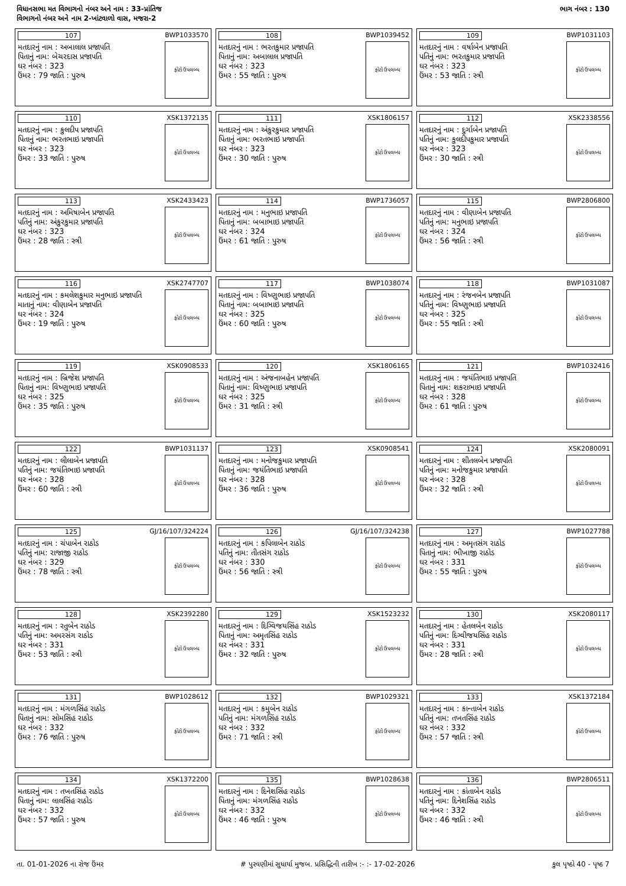વિધાનસભા મત વિભાગનો નંબર અને નામ : 33-પ્રાંતિજ
વિભાગનો નંબર અને નામ 2-ખાંટવાળો વાસ, મજરા-2
ભાગ નંબર : 130
107 BWP1033570
મતદારનું નામ : અબાલાલ પ્રજાપતિ
પિતાનું નામ: બેચરદાસ પ્રજાપતિ
ઘર નંબર : 323
ઉંમર : 79 જાતિ : પુરુષ
ફોટો ઉપલબ્ધ
108 BWP1039452
મતદારનું નામ : ભરતકુમાર પ્રજાપતિ
પિતાનું નામ: અબાલાલ પ્રજાપતિ
ઘર નંબર : 323
ઉંમર : 55 જાતિ : પુરુષ
ફોટો ઉપલબ્ધ
109 BWP1031103
મતદારનું નામ : વર્ષાબેન પ્રજાપતિ
પતિનું નામ: ભરતકુમાર પ્રજાપતિ
ઘર નંબર : 323
ઉંમર : 53 જાતિ : સ્ત્રી
ફોટો ઉપલબ્ધ
110 XSK1372135
મતદારનું નામ : કુલદીપ પ્રજાપતિ
પિતાનું નામ: ભરતભાઇ પ્રજાપતિ
ઘર નંબર : 323
ઉંમર : 33 જાતિ : પુરુષ
ફોટો ઉપલબ્ધ
111 XSK1806157
મતદારનું નામ : અંકુરકુમાર પ્રજાપતિ
પિતાનું નામ: ભરતભાઇ પ્રજાપતિ
ઘર નંબર : 323
ઉંમર : 30 જાતિ : પુરુષ
ફોટો ઉપલબ્ધ
112 XSK2338556
મતદારનું નામ : દુર્ગાબેન પ્રજાપતિ
પતિનું નામ: કુલદીપકુમાર પ્રજાપતિ
ઘર નંબર : 323
ઉંમર : 30 જાતિ : સ્ત્રી
ફોટો ઉપલબ્ધ
113 XSK2433423
મતદારનું નામ : અમિષાબેન પ્રજાપતિ
પતિનું નામ: અંકુરકુમાર પ્રજાપતિ
ઘર નંબર : 323
ઉંમર : 28 જાતિ : સ્ત્રી
ફોટો ઉપલબ્ધ
114 BWP1736057
મતદારનું નામ : મનુભાઇ પ્રજાપતિ
પિતાનું નામ: બબાભાઇ પ્રજાપતિ
ઘર નંબર : 324
ઉંમર : 61 જાતિ : પુરુષ
ફોટો ઉપલબ્ધ
115 BWP2806800
મતદારનું નામ : વીણાબેન પ્રજાપતિ
પતિનું નામ: મનુભાઇ પ્રજાપતિ
ઘર નંબર : 324
ઉંમર : 56 જાતિ : સ્ત્રી
ફોટો ઉપલબ્ધ
116 XSK2747707
મતદારનું નામ : કમલેશકુમાર મનુભાઇ પ્રજાપતિ
માતાનું નામ: વીણાબેન પ્રજાપતિ
ઘર નંબર : 324
ઉંમર : 19 જાતિ : પુરુષ
ફોટો ઉપલબ્ધ
117 BWP1038074
મતદારનું નામ : વિષ્ણુભાઇ પ્રજાપતિ
પિતાનું નામ: બબાભાઇ પ્રજાપતિ
ઘર નંબર : 325
ઉંમર : 60 જાતિ : પુરુષ
ફોટો ઉપલબ્ધ
118 BWP1031087
મતદારનું નામ : રંજનબેન પ્રજાપતિ
પતિનું નામ: વિષ્ણુભાઇ પ્રજાપતિ
ઘર નંબર : 325
ઉંમર : 55 જાતિ : સ્ત્રી
ફોટો ઉપલબ્ધ
119 XSK0908533
મતદારનું નામ : બ્રિજેશ પ્રજાપતિ
પિતાનું નામ: વિષ્ણુભાઇ પ્રજાપતિ
ઘર નંબર : 325
ઉંમર : 35 જાતિ : પુરુષ
ફોટો ઉપલબ્ધ
120 XSK1806165
મતદારનું નામ : અંજનાબહેન પ્રજાપતિ
પિતાનું નામ: વિષ્ણુભાઇ પ્રજાપતિ
ઘર નંબર : 325
ઉંમર : 31 જાતિ : સ્ત્રી
ફોટો ઉપલબ્ધ
121 BWP1032416
મતદારનું નામ : જયંતિભાઇ પ્રજાપતિ
પિતાનું નામ: શકરાભાઇ પ્રજાપતિ
ઘર નંબર : 328
ઉંમર : 61 જાતિ : પુરુષ
ફોટો ઉપલબ્ધ
122 BWP1031137
મતદારનું નામ : લીલાબેન પ્રજાપતિ
પતિનું નામ: જયંતિભાઇ પ્રજાપતિ
ઘર નંબર : 328
ઉંમર : 60 જાતિ : સ્ત્રી
ફોટો ઉપલબ્ધ
123 XSK0908541
મતદારનું નામ : મનોજકુમાર પ્રજાપતિ
પિતાનું નામ: જયંતિભાઇ પ્રજાપતિ
ઘર નંબર : 328
ઉંમર : 36 જાતિ : પુરુષ
ફોટો ઉપલબ્ધ
124 XSK2080091
મતદારનું નામ : શીતલબેન પ્રજાપતિ
પતિનું નામ: મનોજકુમાર પ્રજાપતિ
ઘર નંબર : 328
ઉંમર : 32 જાતિ : સ્ત્રી
ફોટો ઉપલબ્ધ
125 GJ/16/107/324224
મતદારનું નામ : ચંપાબેન રાઠોડ
પતિનું નામ: રાજાજી રાઠોડ
ઘર નંબર : 329
ઉંમર : 78 જાતિ : સ્ત્રી
ફોટો ઉપલબ્ધ
126 GJ/16/107/324238
મતદારનું નામ : કપિલાબેન રાઠોડ
પતિનું નામ: તીતસંગ રાઠોડ
ઘર નંબર : 330
ઉંમર : 56 જાતિ : સ્ત્રી
ફોટો ઉપલબ્ધ
127 BWP1027788
મતદારનું નામ : અમૃતસંગ રાઠોડ
પિતાનું નામ: ભીખાજી રાઠોડ
ઘર નંબર : 331
ઉંમર : 55 જાતિ : પુરુષ
ફોટો ઉપલબ્ધ
128 XSK2392280
મતદારનું નામ : રતુબેન રાઠોડ
પતિનું નામ: અમરસંગ રાઠોડ
ઘર નંબર : 331
ઉંમર : 53 જાતિ : સ્ત્રી
ફોટો ઉપલબ્ધ
129 XSK1523232
મતદારનું નામ : દિગ્વિજયસિંહ રાઠોડ
પિતાનું નામ: અમૃતસિંહ રાઠોડ
ઘર નંબર : 331
ઉંમર : 32 જાતિ : પુરુષ
ફોટો ઉપલબ્ધ
130 XSK2080117
મતદારનું નામ : હેતલબેન રાઠોડ
પતિનું નામ: દિગ્વીજયસિંહ રાઠોડ
ઘર નંબર : 331
ઉંમર : 28 જાતિ : સ્ત્રી
ફોટો ઉપલબ્ધ
131 BWP1028612
મતદારનું નામ : મંગળસિંહ રાઠોડ
પિતાનું નામ: સોમસિંહ રાઠોડ
ઘર નંબર : 332
ઉંમર : 76 જાતિ : પુરુષ
ફોટો ઉપલબ્ધ
132 BWP1029321
મતદારનું નામ : કમુબેન રાઠોડ
પતિનું નામ: મંગળસિંહ રાઠોડ
ઘર નંબર : 332
ઉંમર : 71 જાતિ : સ્ત્રી
ફોટો ઉપલબ્ધ
133 XSK1372184
મતદારનું નામ : કાન્તાબેન રાઠોડ
પતિનું નામ: તખતસિંહ રાઠોડ
ઘર નંબર : 332
ઉંમર : 57 જાતિ : સ્ત્રી
ફોટો ઉપલબ્ધ
134 XSK1372200
મતદારનું નામ : તખતસિંહ રાઠોડ
પિતાનું નામ: લાલસિંહ રાઠોડ
ઘર નંબર : 332
ઉંમર : 57 જાતિ : પુરુષ
ફોટો ઉપલબ્ધ
135 BWP1028638
મતદારનું નામ : દિનેશસિંહ રાઠોડ
પિતાનું નામ: મંગળસિંહ રાઠોડ
ઘર નંબર : 332
ઉંમર : 46 જાતિ : પુરુષ
ફોટો ઉપલબ્ધ
136 BWP2806511
મતદારનું નામ : કાંતાબેન રાઠોડ
પતિનું નામ: દિનેશસિંહ રાઠોડ
ઘર નંબર : 332
ઉંમર : 46 જાતિ : સ્ત્રી
ફોટો ઉપલબ્ધ
તા. 01-01-2026 ના રોજ ઉંમર # પુરવણીમાં સુધાર્યા મુજબ. પ્રસિદ્ધિની તારીખ :- :- 17-02-2026 કુલ પૃષ્ઠો 40 - પૃષ્ઠ 7